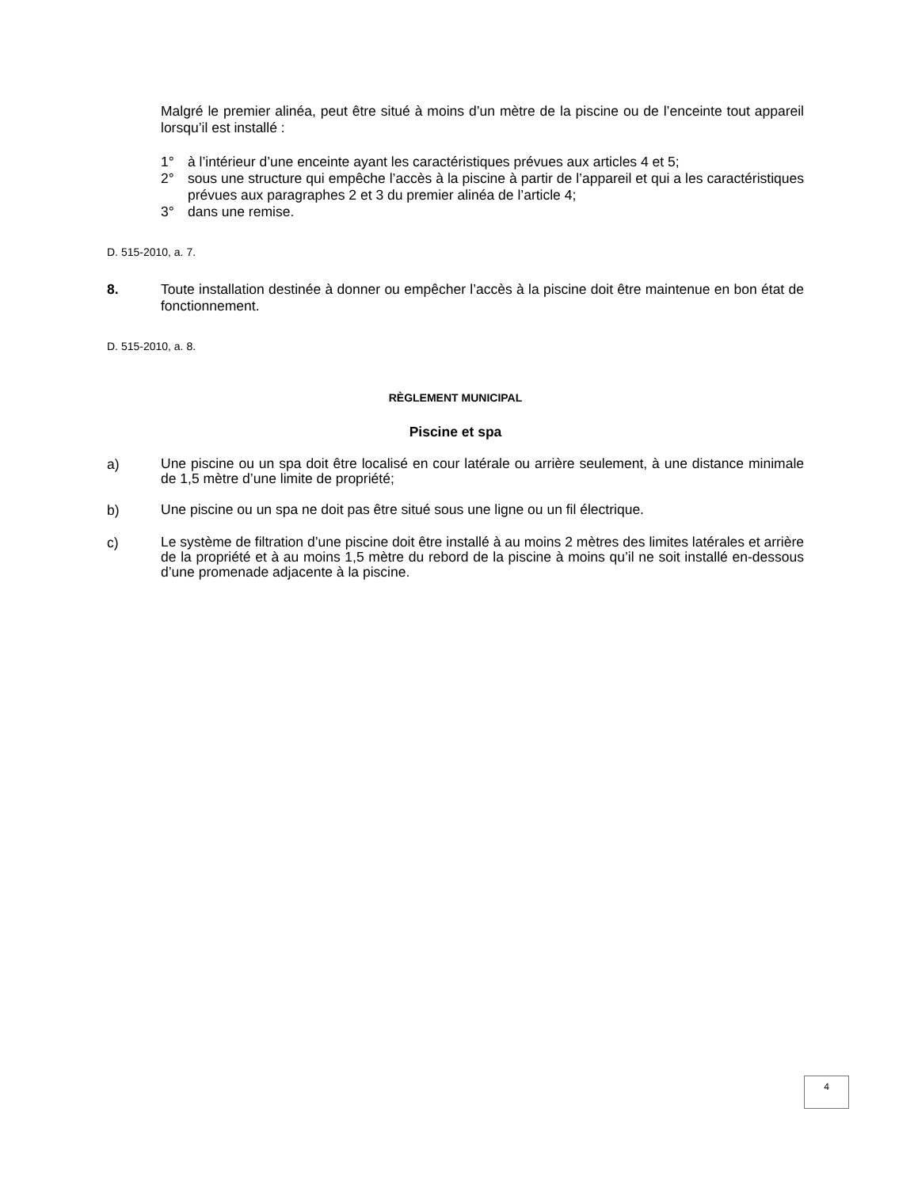Malgré le premier alinéa, peut être situé à moins d’un mètre de la piscine ou de l’enceinte tout appareil lorsqu’il est installé :
1° à l’intérieur d’une enceinte ayant les caractéristiques prévues aux articles 4 et 5;
2° sous une structure qui empêche l’accès à la piscine à partir de l’appareil et qui a les caractéristiques prévues aux paragraphes 2 et 3 du premier alinéa de l’article 4;
3° dans une remise.
D. 515-2010, a. 7.
8. Toute installation destinée à donner ou empêcher l’accès à la piscine doit être maintenue en bon état de fonctionnement.
D. 515-2010, a. 8.
RÈGLEMENT MUNICIPAL
Piscine et spa
a) Une piscine ou un spa doit être localisé en cour latérale ou arrière seulement, à une distance minimale de 1,5 mètre d’une limite de propriété;
b) Une piscine ou un spa ne doit pas être situé sous une ligne ou un fil électrique.
c) Le système de filtration d’une piscine doit être installé à au moins 2 mètres des limites latérales et arrière de la propriété et à au moins 1,5 mètre du rebord de la piscine à moins qu’il ne soit installé en-dessous d’une promenade adjacente à la piscine.
4